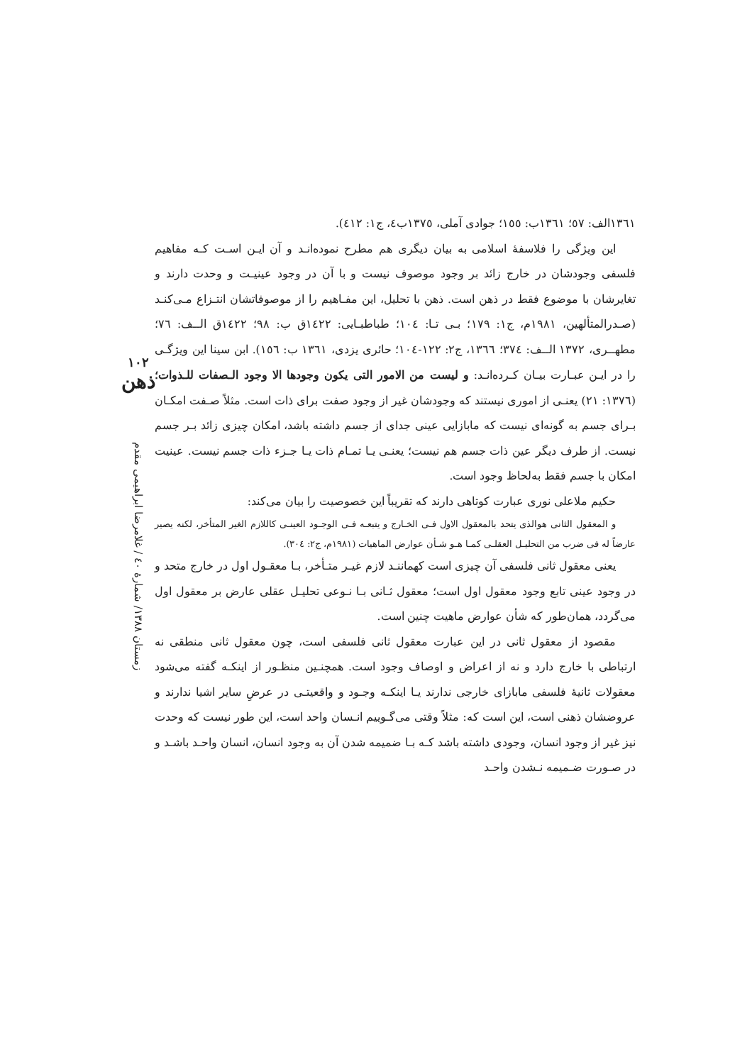١٣٦١الف: ٥٧؛ ١٣٦١ب: ١٥٥؛ جوادی آملی، ١٣٧٥ب٤، ج١: ٤١٢).
این ویژگی را فلاسفهٔ اسلامی به بیان دیگری هم مطرح نموده‌انـد و آن ایـن اسـت کـه مفاهیم فلسفی وجودشان در خارج زائد بر وجود موصوف نیست و با آن در وجود عینیـت و وحدت دارند و تغایرشان با موضوع فقط در ذهن است. ذهن با تحلیل، این مفـاهیم را از موصوفاتشان انتـزاع مـی‌کنـد (صـدرالمتألهین، ١٩٨١م، ج١: ١٧٩؛ بـی تـا: ١٠٤؛ طباطبـایی: ١٤٢٢ق ب: ٩٨؛ ١٤٢٢ق الــف: ٧٦؛ مطهــری، ١٣٧٢ الــف: ٣٧٤؛ ١٣٦٦، ج٢: ١٢٢-١٠٤؛ حائری یزدی، ١٣٦١ ب: ١٥٦). ابن سینا این ویژگـی را در ایـن عبـارت بیـان کـرده‌انـد: و لیست من الامور التی یکون وجودها الا وجود الـصفات للـذوات؛ (١٣٧٦: ٢١) یعنـی از اموری نیستند که وجودشان غیر از وجود صفت برای ذات است. مثلاً صـفت امکـان بـرای جسم به گونه‌ای نیست که مابازایی عینی جدای از جسم داشته باشد، امکان چیزی زائد بـر جسم نیست. از طرف دیگر عین ذات جسم هم نیست؛ یعنـی یـا تمـام ذات یـا جـزء ذات جسم نیست. عینیت امکان با جسم فقط به‌لحاظ وجود است.
حکیم ملاعلی نوری عبارت کوتاهی دارند که تقریباً این خصوصیت را بیان می‌کند:
و المعقول الثانی هوالذی یتحد بالمعقول الاول فـی الخـارج و یتبعـه فـی الوجـود العینـی کاللازم الغیر المتأخر، لکنه یصیر عارضاً له فی ضرب من التحلیـل العقلـی کمـا هـو شـأن عوارض الماهیات (١٩٨١م، ج٢: ٣٠٤).
یعنی معقول ثانی فلسفی آن چیزی است کهماننـد لازم غیـر متـأخر، بـا معقـول اول در خارج متحد و در وجود عینی تابع وجود معقول اول است؛ معقول ثـانی بـا نـوعی تحلیـل عقلی عارض بر معقول اول می‌گردد، همان‌طور که شأن عوارض ماهیت چنین است.
مقصود از معقول ثانی در این عبارت معقول ثانی فلسفی است، چون معقول ثانی منطقی نه ارتباطی با خارج دارد و نه از اعراض و اوصاف وجود است. همچنـین منظـور از اینکـه گفته می‌شود معقولات ثانیهٔ فلسفی مابازای خارجی ندارند یـا اینکـه وجـود و واقعیتـی در عرضِ سایر اشیا ندارند و عروضشان ذهنی است، این است که: مثلاً وقتی می‌گـوییم انـسان واحد است، این طور نیست که وحدت نیز غیر از وجود انسان، وجودی داشته باشد کـه بـا ضمیمه شدن آن به وجود انسان، انسان واحـد باشـد و در صـورت ضـمیمه نـشدن واحـد
١٠٢
ذهن
زمستان ١٣٨٨/ شمارهٔ ٤٠ / غلامرضا ابراهیمی مقدم